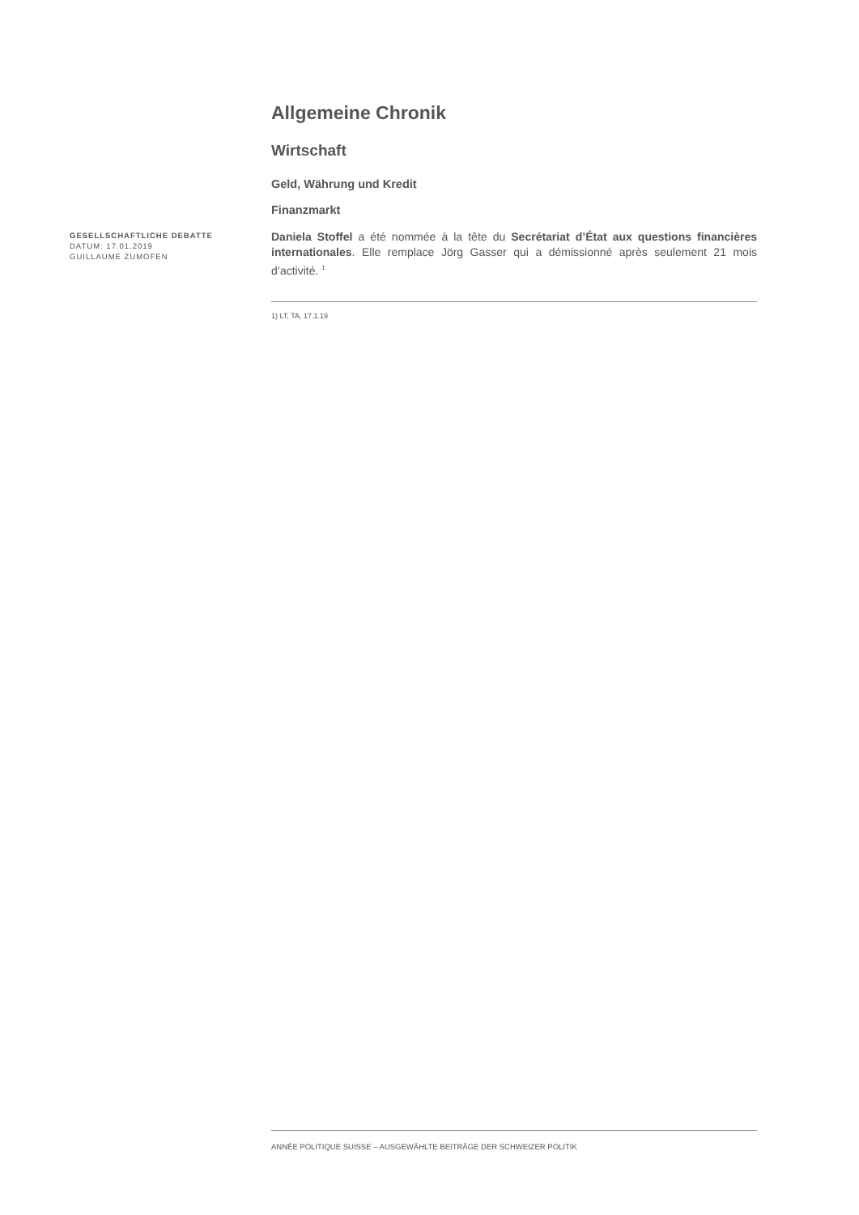Allgemeine Chronik
Wirtschaft
Geld, Währung und Kredit
Finanzmarkt
Daniela Stoffel a été nommée à la tête du Secrétariat d’État aux questions financières internationales. Elle remplace Jörg Gasser qui a démissionné après seulement 21 mois d’activité. <sup>1</sup>
1) LT, TA, 17.1.19
GESELLSCHAFTLICHE DEBATTE
DATUM: 17.01.2019
GUILLAUME ZUMOFEN
ANNÉE POLITIQUE SUISSE – AUSGEWÄHLTE BEITRÄGE DER SCHWEIZER POLITIK